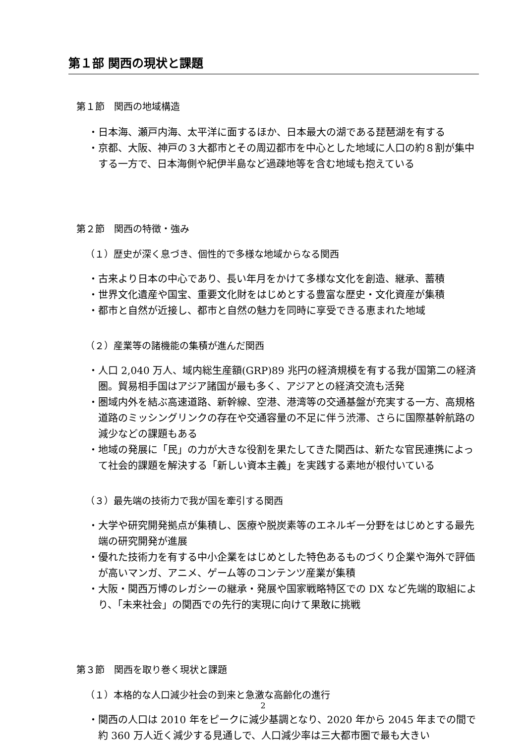第１部 関西の現状と課題
第１節　関西の地域構造
・日本海、瀬戸内海、太平洋に面するほか、日本最大の湖である琵琶湖を有する
・京都、大阪、神戸の３大都市とその周辺都市を中心とした地域に人口の約８割が集中する一方で、日本海側や紀伊半島など過疎地等を含む地域も抱えている
第２節　関西の特徴・強み
（１）歴史が深く息づき、個性的で多様な地域からなる関西
・古来より日本の中心であり、長い年月をかけて多様な文化を創造、継承、蓄積
・世界文化遺産や国宝、重要文化財をはじめとする豊富な歴史・文化資産が集積
・都市と自然が近接し、都市と自然の魅力を同時に享受できる恵まれた地域
（２）産業等の諸機能の集積が進んだ関西
・人口 2,040 万人、域内総生産額(GRP)89 兆円の経済規模を有する我が国第二の経済圏。貿易相手国はアジア諸国が最も多く、アジアとの経済交流も活発
・圏域内外を結ぶ高速道路、新幹線、空港、港湾等の交通基盤が充実する一方、高規格道路のミッシングリンクの存在や交通容量の不足に伴う渋滞、さらに国際基幹航路の減少などの課題もある
・地域の発展に「民」の力が大きな役割を果たしてきた関西は、新たな官民連携によって社会的課題を解決する「新しい資本主義」を実践する素地が根付いている
（３）最先端の技術力で我が国を牽引する関西
・大学や研究開発拠点が集積し、医療や脱炭素等のエネルギー分野をはじめとする最先端の研究開発が進展
・優れた技術力を有する中小企業をはじめとした特色あるものづくり企業や海外で評価が高いマンガ、アニメ、ゲーム等のコンテンツ産業が集積
・大阪・関西万博のレガシーの継承・発展や国家戦略特区での DX など先端的取組により、「未来社会」の関西での先行的実現に向けて果敢に挑戦
第３節　関西を取り巻く現状と課題
（１）本格的な人口減少社会の到来と急激な高齢化の進行
・関西の人口は 2010 年をピークに減少基調となり、2020 年から 2045 年までの間で約 360 万人近く減少する見通しで、人口減少率は三大都市圏で最も大きい
2